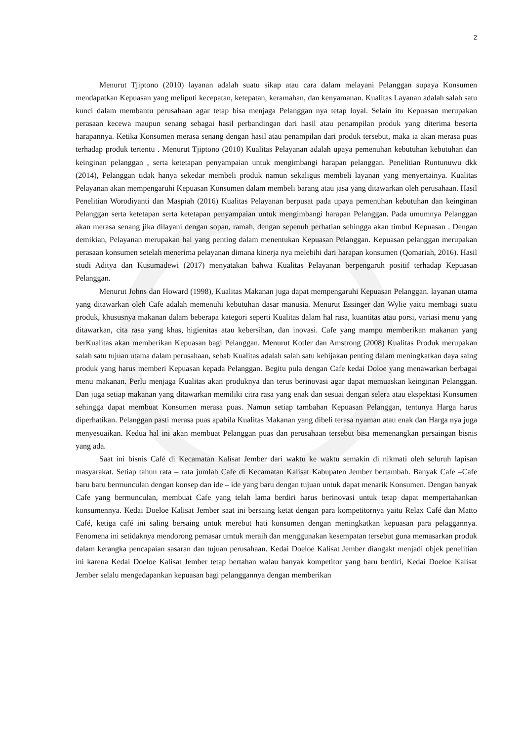2
Menurut Tjiptono (2010) layanan adalah suatu sikap atau cara dalam melayani Pelanggan supaya Konsumen mendapatkan Kepuasan yang meliputi kecepatan, ketepatan, keramahan, dan kenyamanan. Kualitas Layanan adalah salah satu kunci dalam membantu perusahaan agar tetap bisa menjaga Pelanggan nya tetap loyal. Selain itu Kepuasan merupakan perasaan kecewa maupun senang sebagai hasil perbandingan dari hasil atau penampilan produk yang diterima beserta harapannya. Ketika Konsumen merasa senang dengan hasil atau penampilan dari produk tersebut, maka ia akan merasa puas terhadap produk tertentu . Menurut Tjiptono (2010) Kualitas Pelayanan adalah upaya pemenuhan kebutuhan kebutuhan dan keinginan pelanggan , serta ketetapan penyampaian untuk mengimbangi harapan pelanggan. Penelitian Runtunuwu dkk (2014), Pelanggan tidak hanya sekedar membeli produk namun sekaligus membeli layanan yang menyertainya. Kualitas Pelayanan akan mempengaruhi Kepuasan Konsumen dalam membeli barang atau jasa yang ditawarkan oleh perusahaan. Hasil Penelitian Worodiyanti dan Maspiah (2016) Kualitas Pelayanan berpusat pada upaya pemenuhan kebutuhan dan keinginan Pelanggan serta ketetapan serta ketetapan penyampaian untuk mengimbangi harapan Pelanggan. Pada umumnya Pelanggan akan merasa senang jika dilayani dengan sopan, ramah, dengan sepenuh perhatian sehingga akan timbul Kepuasan . Dengan demikian, Pelayanan merupakan hal yang penting dalam menentukan Kepuasan Pelanggan. Kepuasan pelanggan merupakan perasaan konsumen setelah menerima pelayanan dimana kinerja nya melebihi dari harapan konsumen (Qomariah, 2016). Hasil studi Aditya dan Kusumadewi (2017) menyatakan bahwa Kualitas Pelayanan berpengaruh positif terhadap Kepuasan Pelanggan.
Menurut Johns dan Howard (1998), Kualitas Makanan juga dapat mempengaruhi Kepuasan Pelanggan. layanan utama yang ditawarkan oleh Cafe adalah memenuhi kebutuhan dasar manusia. Menurut Essinger dan Wylie yaitu membagi suatu produk, khususnya makanan dalam beberapa kategori seperti Kualitas dalam hal rasa, kuantitas atau porsi, variasi menu yang ditawarkan, cita rasa yang khas, higienitas atau kebersihan, dan inovasi. Cafe yang mampu memberikan makanan yang berKualitas akan memberikan Kepuasan bagi Pelanggan. Menurut Kotler dan Amstrong (2008) Kualitas Produk merupakan salah satu tujuan utama dalam perusahaan, sebab Kualitas adalah salah satu kebijakan penting dalam meningkatkan daya saing produk yang harus memberi Kepuasan kepada Pelanggan. Begitu pula dengan Cafe kedai Doloe yang menawarkan berbagai menu makanan. Perlu menjaga Kualitas akan produknya dan terus berinovasi agar dapat memuaskan keinginan Pelanggan. Dan juga setiap makanan yang ditawarkan memiliki citra rasa yang enak dan sesuai dengan selera atau ekspektasi Konsumen sehingga dapat membuat Konsumen merasa puas. Namun setiap tambahan Kepuasan Pelanggan, tentunya Harga harus diperhatikan. Pelanggan pasti merasa puas apabila Kualitas Makanan yang dibeli terasa nyaman atau enak dan Harga nya juga menyesuaikan. Kedua hal ini akan membuat Pelanggan puas dan perusahaan tersebut bisa memenangkan persaingan bisnis yang ada.
Saat ini bisnis Café di Kecamatan Kalisat Jember dari waktu ke waktu semakin di nikmati oleh seluruh lapisan masyarakat. Setiap tahun rata – rata jumlah Cafe di Kecamatan Kalisat Kabupaten Jember bertambah. Banyak Cafe –Cafe baru baru bermunculan dengan konsep dan ide – ide yang baru dengan tujuan untuk dapat menarik Konsumen. Dengan banyak Cafe yang bermunculan, membuat Cafe yang telah lama berdiri harus berinovasi untuk tetap dapat mempertahankan konsumennya. Kedai Doeloe Kalisat Jember saat ini bersaing ketat dengan para kompetitornya yaitu Relax Café dan Matto Café, ketiga café ini saling bersaing untuk merebut hati konsumen dengan meningkatkan kepuasan para pelaggannya. Fenomena ini setidaknya mendorong pemasar umtuk meraih dan menggunakan kesempatan tersebut guna memasarkan produk dalam kerangka pencapaian sasaran dan tujuan perusahaan. Kedai Doeloe Kalisat Jember diangakt menjadi objek penelitian ini karena Kedai Doeloe Kalisat Jember tetap bertahan walau banyak kompetitor yang baru berdiri, Kedai Doeloe Kalisat Jember selalu mengedapankan kepuasan bagi pelanggannya dengan memberikan